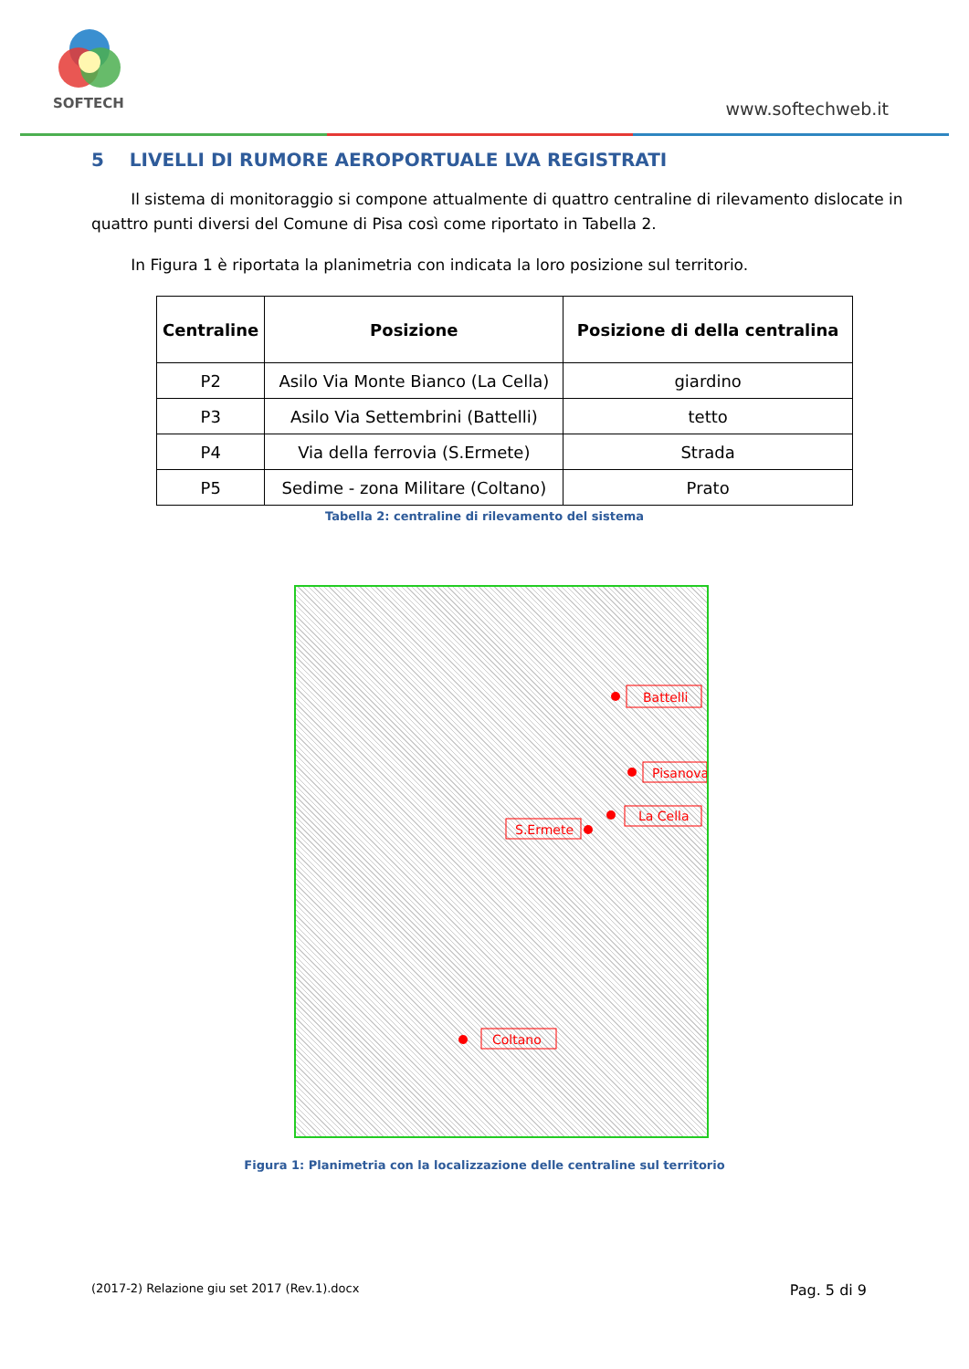SOFTECH
www.softechweb.it
5 LIVELLI DI RUMORE AEROPORTUALE LVA REGISTRATI
Il sistema di monitoraggio si compone attualmente di quattro centraline di rilevamento dislocate in quattro punti diversi del Comune di Pisa così come riportato in Tabella 2.
In Figura 1 è riportata la planimetria con indicata la loro posizione sul territorio.
| Centraline | Posizione | Posizione di della centralina |
| --- | --- | --- |
| P2 | Asilo Via Monte Bianco (La Cella) | giardino |
| P3 | Asilo Via Settembrini (Battelli) | tetto |
| P4 | Via della ferrovia (S.Ermete) | Strada |
| P5 | Sedime - zona Militare (Coltano) | Prato |
Tabella 2: centraline di rilevamento del sistema
Battelli
Pisanova
La Cella
S.Ermete
Coltano
Figura 1: Planimetria con la localizzazione delle centraline sul territorio
(2017-2) Relazione giu set 2017 (Rev.1).docx Pag. 5 di 9